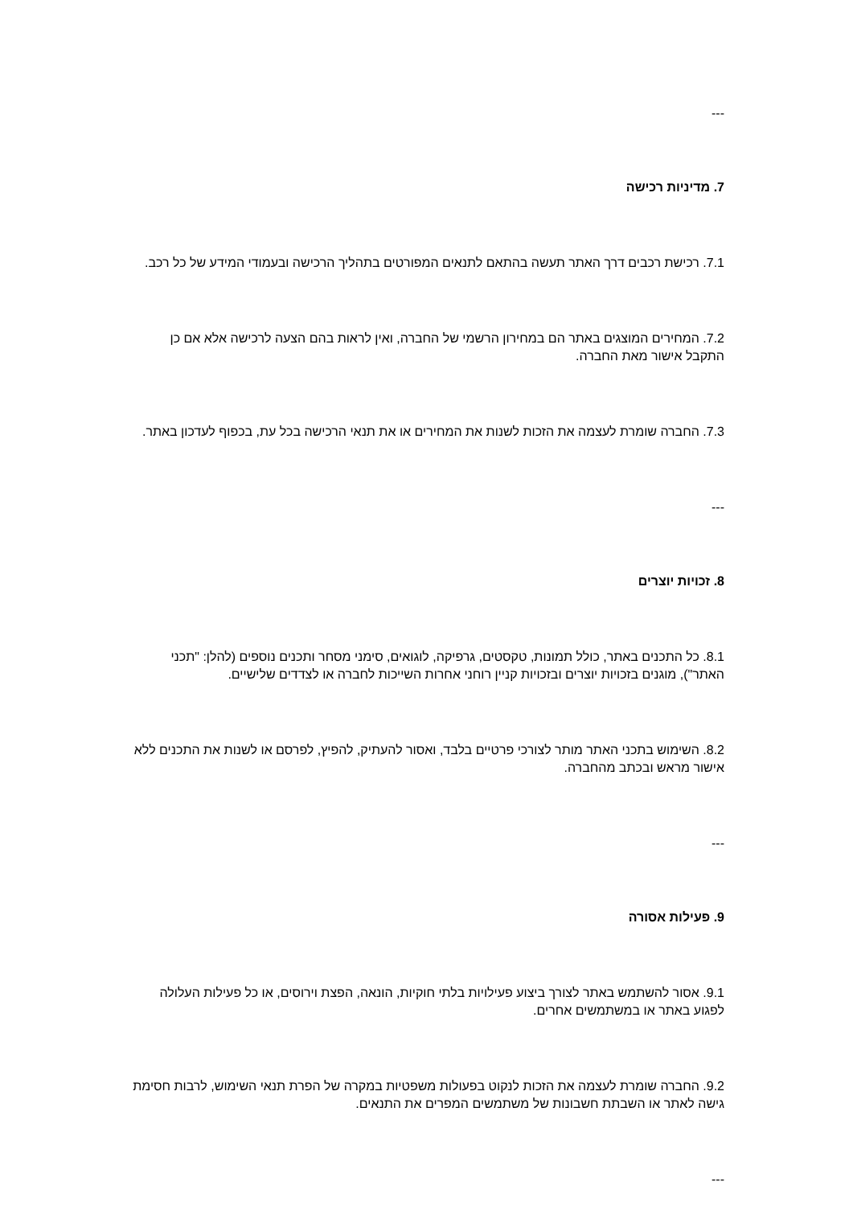---
7. מדיניות רכישה
7.1. רכישת רכבים דרך האתר תעשה בהתאם לתנאים המפורטים בתהליך הרכישה ובעמודי המידע של כל רכב.
7.2. המחירים המוצגים באתר הם במחירון הרשמי של החברה, ואין לראות בהם הצעה לרכישה אלא אם כן התקבל אישור מאת החברה.
7.3. החברה שומרת לעצמה את הזכות לשנות את המחירים או את תנאי הרכישה בכל עת, בכפוף לעדכון באתר.
---
8. זכויות יוצרים
8.1. כל התכנים באתר, כולל תמונות, טקסטים, גרפיקה, לוגואים, סימני מסחר ותכנים נוספים (להלן: "תכני האתר"), מוגנים בזכויות יוצרים ובזכויות קניין רוחני אחרות השייכות לחברה או לצדדים שלישיים.
8.2. השימוש בתכני האתר מותר לצורכי פרטיים בלבד, ואסור להעתיק, להפיץ, לפרסם או לשנות את התכנים ללא אישור מראש ובכתב מהחברה.
---
9. פעילות אסורה
9.1. אסור להשתמש באתר לצורך ביצוע פעילויות בלתי חוקיות, הונאה, הפצת וירוסים, או כל פעילות העלולה לפגוע באתר או במשתמשים אחרים.
9.2. החברה שומרת לעצמה את הזכות לנקוט בפעולות משפטיות במקרה של הפרת תנאי השימוש, לרבות חסימת גישה לאתר או השבתת חשבונות של משתמשים המפרים את התנאים.
---